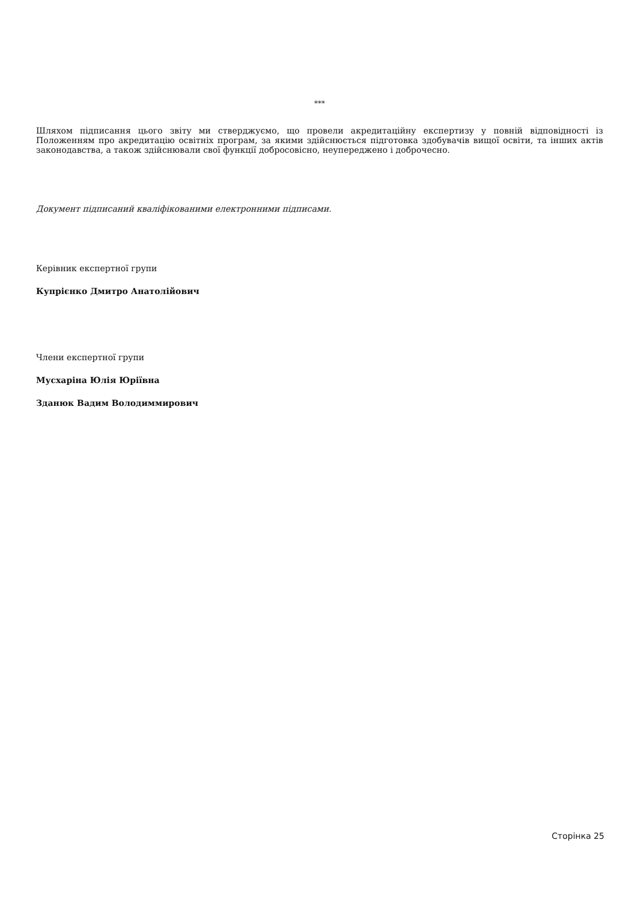***
Шляхом підписання цього звіту ми стверджуємо, що провели акредитаційну експертизу у повній відповідності із Положенням про акредитацію освітніх програм, за якими здійснюється підготовка здобувачів вищої освіти, та інших актів законодавства, а також здійснювали свої функції добросовісно, неупереджено і доброчесно.
Документ підписаний кваліфікованими електронними підписами.
Керівник експертної групи
Купрієнко Дмитро Анатолійович
Члени експертної групи
Мусхаріна Юлія Юріївна
Зданюк Вадим Володиммирович
Сторінка 25